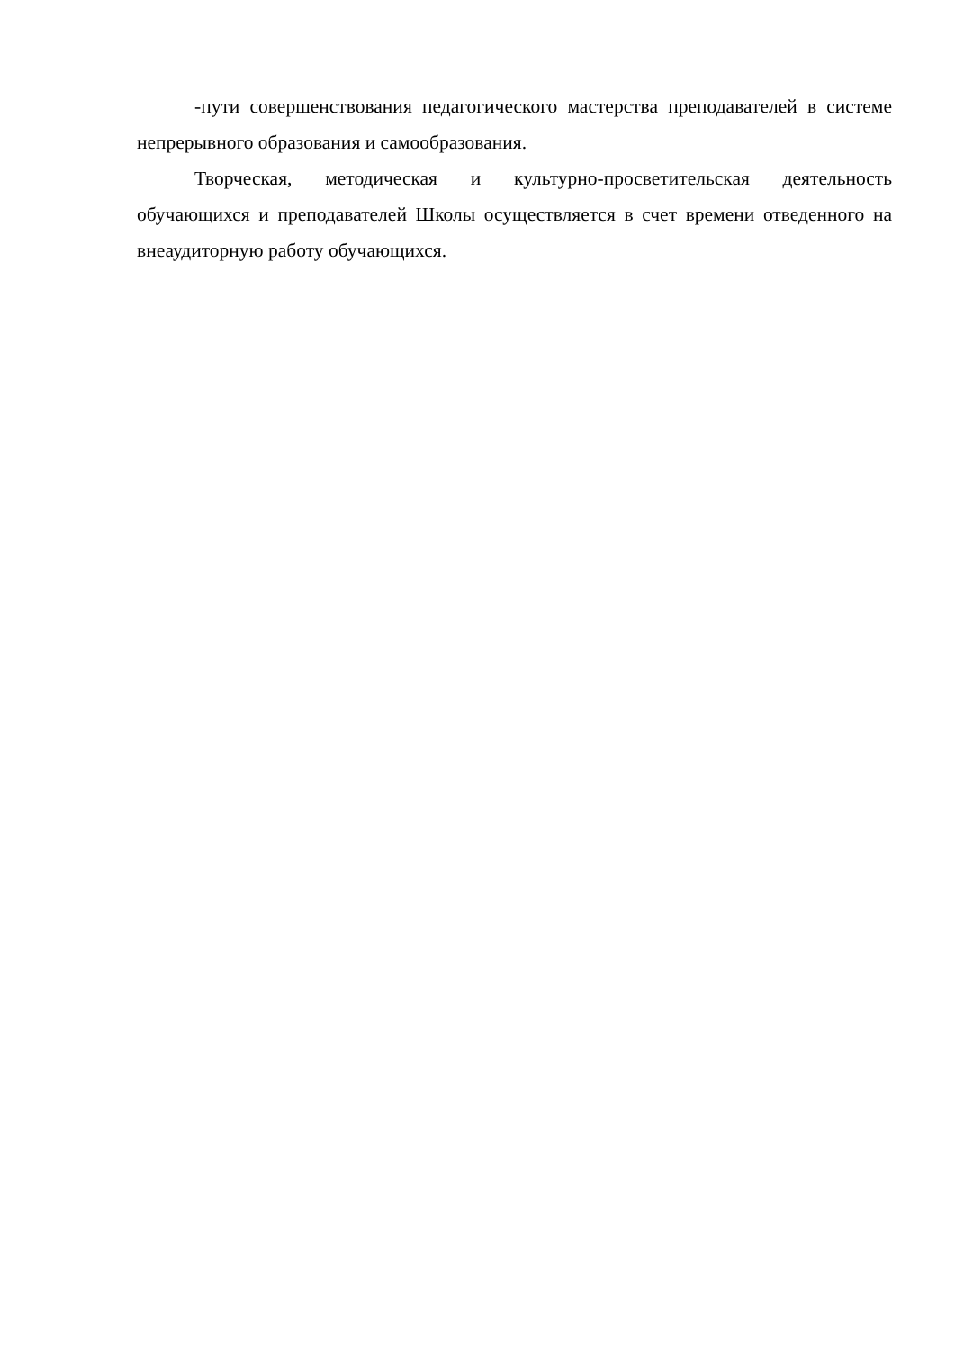-пути совершенствования педагогического мастерства преподавателей в системе непрерывного образования и самообразования.
Творческая, методическая и культурно-просветительская деятельность обучающихся и преподавателей Школы осуществляется в счет времени отведенного на внеаудиторную работу обучающихся.